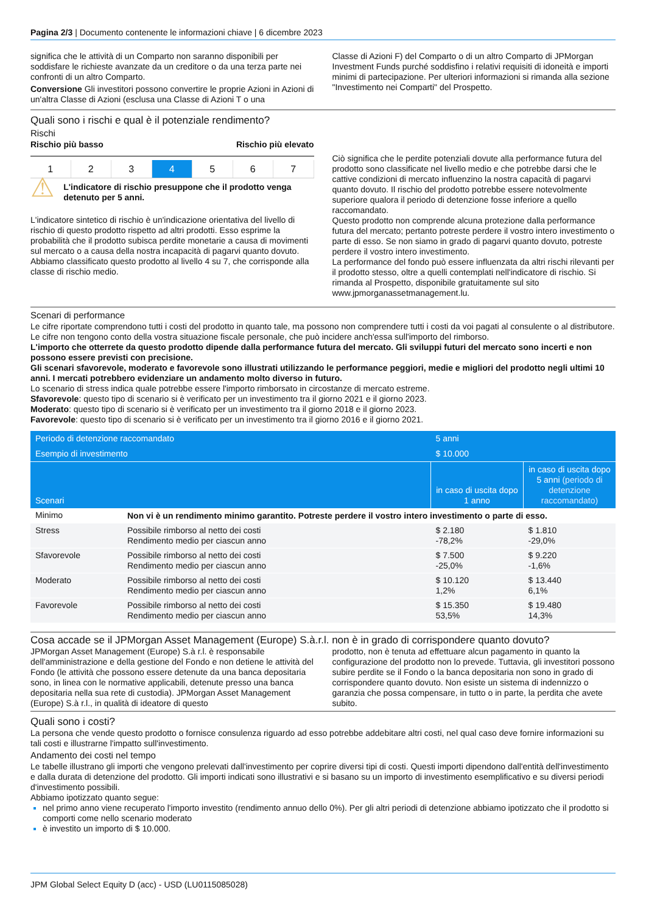Pagina 2/3 | Documento contenente le informazioni chiave | 6 dicembre 2023
significa che le attività di un Comparto non saranno disponibili per soddisfare le richieste avanzate da un creditore o da una terza parte nei confronti di un altro Comparto.
Conversione Gli investitori possono convertire le proprie Azioni in Azioni di un'altra Classe di Azioni (esclusa una Classe di Azioni T o una
Classe di Azioni F) del Comparto o di un altro Comparto di JPMorgan Investment Funds purché soddisfino i relativi requisiti di idoneità e importi minimi di partecipazione. Per ulteriori informazioni si rimanda alla sezione "Investimento nei Comparti" del Prospetto.
Quali sono i rischi e qual è il potenziale rendimento?
Rischi
Rischio più basso Rischio più elevato
1 2 3 4 5 6 7
⚠
L'indicatore di rischio presuppone che il prodotto venga detenuto per 5 anni.
L'indicatore sintetico di rischio è un'indicazione orientativa del livello di rischio di questo prodotto rispetto ad altri prodotti. Esso esprime la probabilità che il prodotto subisca perdite monetarie a causa di movimenti sul mercato o a causa della nostra incapacità di pagarvi quanto dovuto.
Abbiamo classificato questo prodotto al livello 4 su 7, che corrisponde alla classe di rischio medio.
Ciò significa che le perdite potenziali dovute alla performance futura del prodotto sono classificate nel livello medio e che potrebbe darsi che le cattive condizioni di mercato influenzino la nostra capacità di pagarvi quanto dovuto. Il rischio del prodotto potrebbe essere notevolmente superiore qualora il periodo di detenzione fosse inferiore a quello raccomandato.
Questo prodotto non comprende alcuna protezione dalla performance futura del mercato; pertanto potreste perdere il vostro intero investimento o parte di esso. Se non siamo in grado di pagarvi quanto dovuto, potreste perdere il vostro intero investimento.
La performance del fondo può essere influenzata da altri rischi rilevanti per il prodotto stesso, oltre a quelli contemplati nell'indicatore di rischio. Si rimanda al Prospetto, disponibile gratuitamente sul sito www.jpmorganassetmanagement.lu.
Scenari di performance
Le cifre riportate comprendono tutti i costi del prodotto in quanto tale, ma possono non comprendere tutti i costi da voi pagati al consulente o al distributore. Le cifre non tengono conto della vostra situazione fiscale personale, che può incidere anch'essa sull'importo del rimborso.
L'importo che otterrete da questo prodotto dipende dalla performance futura del mercato. Gli sviluppi futuri del mercato sono incerti e non possono essere previsti con precisione.
Gli scenari sfavorevole, moderato e favorevole sono illustrati utilizzando le performance peggiori, medie e migliori del prodotto negli ultimi 10 anni. I mercati potrebbero evidenziare un andamento molto diverso in futuro.
Lo scenario di stress indica quale potrebbe essere l'importo rimborsato in circostanze di mercato estreme.
Sfavorevole: questo tipo di scenario si è verificato per un investimento tra il giorno 2021 e il giorno 2023.
Moderato: questo tipo di scenario si è verificato per un investimento tra il giorno 2018 e il giorno 2023.
Favorevole: questo tipo di scenario si è verificato per un investimento tra il giorno 2016 e il giorno 2021.
| Periodo di detenzione raccomandato | | 5 anni | |
| --- | --- | --- | --- |
| Esempio di investimento | | $ 10.000 | |
| Scenari | | in caso di uscita dopo 1 anno | in caso di uscita dopo 5 anni (periodo di detenzione raccomandato) |
| Minimo | Non vi è un rendimento minimo garantito. Potreste perdere il vostro intero investimento o parte di esso. | | |
| Stress | Possibile rimborso al netto dei costi Rendimento medio per ciascun anno | $ 2.180 -78,2% | $ 1.810 -29,0% |
| Sfavorevole | Possibile rimborso al netto dei costi Rendimento medio per ciascun anno | $ 7.500 -25,0% | $ 9.220 -1,6% |
| Moderato | Possibile rimborso al netto dei costi Rendimento medio per ciascun anno | $ 10.120 1,2% | $ 13.440 6,1% |
| Favorevole | Possibile rimborso al netto dei costi Rendimento medio per ciascun anno | $ 15.350 53,5% | $ 19.480 14,3% |
Cosa accade se il JPMorgan Asset Management (Europe) S.à.r.l. non è in grado di corrispondere quanto dovuto?
JPMorgan Asset Management (Europe) S.à r.l. è responsabile dell'amministrazione e della gestione del Fondo e non detiene le attività del Fondo (le attività che possono essere detenute da una banca depositaria sono, in linea con le normative applicabili, detenute presso una banca depositaria nella sua rete di custodia). JPMorgan Asset Management (Europe) S.à r.l., in qualità di ideatore di questo
prodotto, non è tenuta ad effettuare alcun pagamento in quanto la configurazione del prodotto non lo prevede. Tuttavia, gli investitori possono subire perdite se il Fondo o la banca depositaria non sono in grado di corrispondere quanto dovuto. Non esiste un sistema di indennizzo o garanzia che possa compensare, in tutto o in parte, la perdita che avete subito.
Quali sono i costi?
La persona che vende questo prodotto o fornisce consulenza riguardo ad esso potrebbe addebitare altri costi, nel qual caso deve fornire informazioni su tali costi e illustrarne l'impatto sull'investimento.
Andamento dei costi nel tempo
Le tabelle illustrano gli importi che vengono prelevati dall'investimento per coprire diversi tipi di costi. Questi importi dipendono dall'entità dell'investimento e dalla durata di detenzione del prodotto. Gli importi indicati sono illustrativi e si basano su un importo di investimento esemplificativo e su diversi periodi d'investimento possibili.
Abbiamo ipotizzato quanto segue:
nel primo anno viene recuperato l'importo investito (rendimento annuo dello 0%). Per gli altri periodi di detenzione abbiamo ipotizzato che il prodotto si comporti come nello scenario moderato
è investito un importo di $ 10.000.
JPM Global Select Equity D (acc) - USD (LU0115085028)